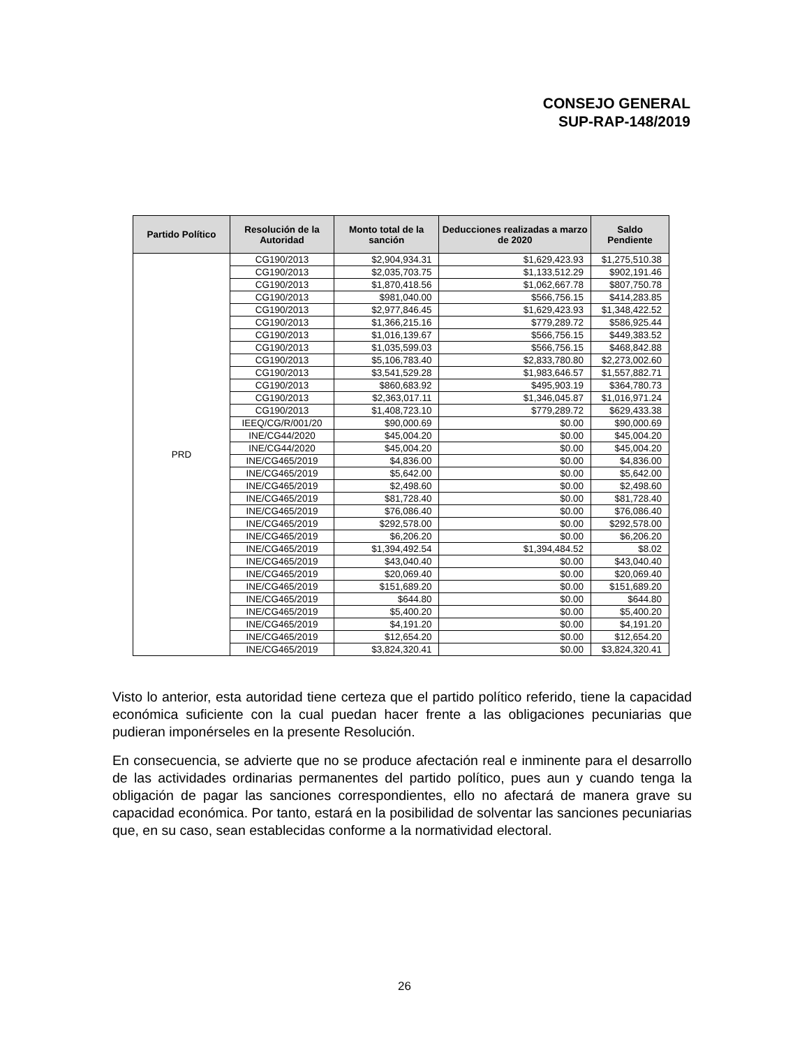CONSEJO GENERAL
SUP-RAP-148/2019
| Partido Político | Resolución de la Autoridad | Monto total de la sanción | Deducciones realizadas a marzo de 2020 | Saldo Pendiente |
| --- | --- | --- | --- | --- |
| PRD | CG190/2013 | $2,904,934.31 | $1,629,423.93 | $1,275,510.38 |
| | CG190/2013 | $2,035,703.75 | $1,133,512.29 | $902,191.46 |
| | CG190/2013 | $1,870,418.56 | $1,062,667.78 | $807,750.78 |
| | CG190/2013 | $981,040.00 | $566,756.15 | $414,283.85 |
| | CG190/2013 | $2,977,846.45 | $1,629,423.93 | $1,348,422.52 |
| | CG190/2013 | $1,366,215.16 | $779,289.72 | $586,925.44 |
| | CG190/2013 | $1,016,139.67 | $566,756.15 | $449,383.52 |
| | CG190/2013 | $1,035,599.03 | $566,756.15 | $468,842.88 |
| | CG190/2013 | $5,106,783.40 | $2,833,780.80 | $2,273,002.60 |
| | CG190/2013 | $3,541,529.28 | $1,983,646.57 | $1,557,882.71 |
| | CG190/2013 | $860,683.92 | $495,903.19 | $364,780.73 |
| | CG190/2013 | $2,363,017.11 | $1,346,045.87 | $1,016,971.24 |
| | CG190/2013 | $1,408,723.10 | $779,289.72 | $629,433.38 |
| | IEEQ/CG/R/001/20 | $90,000.69 | $0.00 | $90,000.69 |
| | INE/CG44/2020 | $45,004.20 | $0.00 | $45,004.20 |
| | INE/CG44/2020 | $45,004.20 | $0.00 | $45,004.20 |
| | INE/CG465/2019 | $4,836.00 | $0.00 | $4,836.00 |
| | INE/CG465/2019 | $5,642.00 | $0.00 | $5,642.00 |
| | INE/CG465/2019 | $2,498.60 | $0.00 | $2,498.60 |
| | INE/CG465/2019 | $81,728.40 | $0.00 | $81,728.40 |
| | INE/CG465/2019 | $76,086.40 | $0.00 | $76,086.40 |
| | INE/CG465/2019 | $292,578.00 | $0.00 | $292,578.00 |
| | INE/CG465/2019 | $6,206.20 | $0.00 | $6,206.20 |
| | INE/CG465/2019 | $1,394,492.54 | $1,394,484.52 | $8.02 |
| | INE/CG465/2019 | $43,040.40 | $0.00 | $43,040.40 |
| | INE/CG465/2019 | $20,069.40 | $0.00 | $20,069.40 |
| | INE/CG465/2019 | $151,689.20 | $0.00 | $151,689.20 |
| | INE/CG465/2019 | $644.80 | $0.00 | $644.80 |
| | INE/CG465/2019 | $5,400.20 | $0.00 | $5,400.20 |
| | INE/CG465/2019 | $4,191.20 | $0.00 | $4,191.20 |
| | INE/CG465/2019 | $12,654.20 | $0.00 | $12,654.20 |
| | INE/CG465/2019 | $3,824,320.41 | $0.00 | $3,824,320.41 |
Visto lo anterior, esta autoridad tiene certeza que el partido político referido, tiene la capacidad económica suficiente con la cual puedan hacer frente a las obligaciones pecuniarias que pudieran imponérseles en la presente Resolución.
En consecuencia, se advierte que no se produce afectación real e inminente para el desarrollo de las actividades ordinarias permanentes del partido político, pues aun y cuando tenga la obligación de pagar las sanciones correspondientes, ello no afectará de manera grave su capacidad económica. Por tanto, estará en la posibilidad de solventar las sanciones pecuniarias que, en su caso, sean establecidas conforme a la normatividad electoral.
26